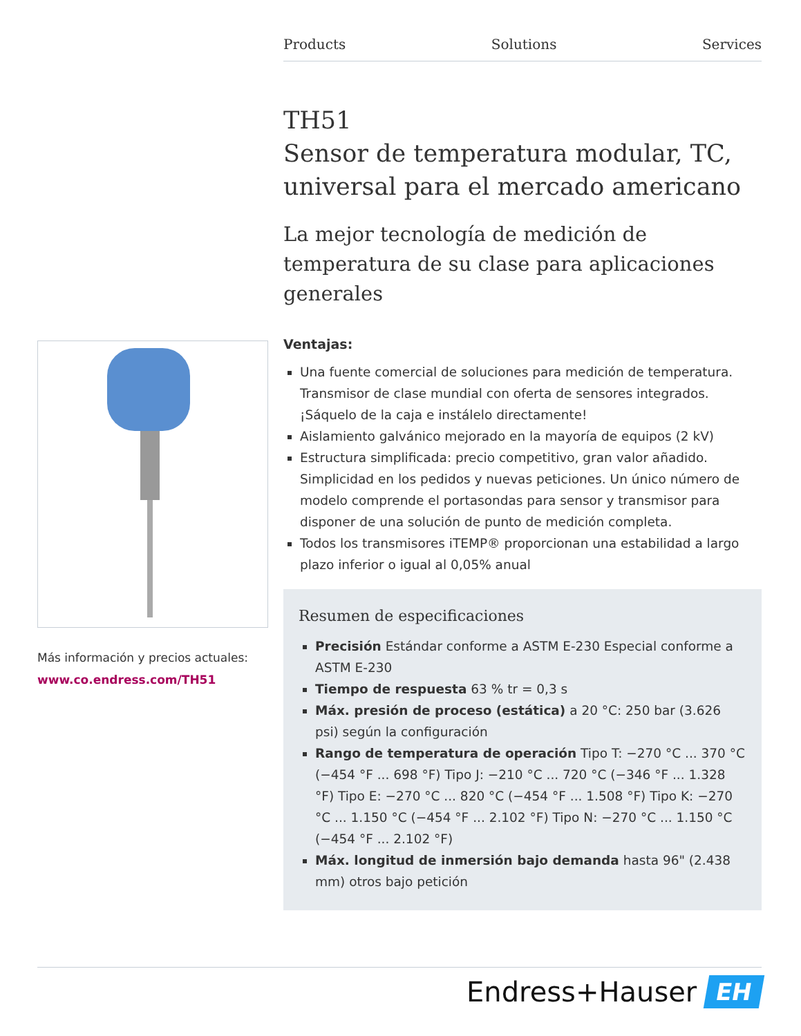Products Solutions Services
Más información y precios actuales:
www.co.endress.com/TH51
TH51
Sensor de temperatura modular, TC, universal para el mercado americano
La mejor tecnología de medición de temperatura de su clase para aplicaciones generales
Ventajas:
Una fuente comercial de soluciones para medición de temperatura. Transmisor de clase mundial con oferta de sensores integrados. ¡Sáquelo de la caja e instálelo directamente!
Aislamiento galvánico mejorado en la mayoría de equipos (2 kV)
Estructura simplificada: precio competitivo, gran valor añadido. Simplicidad en los pedidos y nuevas peticiones. Un único número de modelo comprende el portasondas para sensor y transmisor para disponer de una solución de punto de medición completa.
Todos los transmisores iTEMP® proporcionan una estabilidad a largo plazo inferior o igual al 0,05% anual
Resumen de especificaciones
Precisión Estándar conforme a ASTM E-230 Especial conforme a ASTM E-230
Tiempo de respuesta 63 % tr = 0,3 s
Máx. presión de proceso (estática) a 20 °C: 250 bar (3.626 psi) según la configuración
Rango de temperatura de operación Tipo T: −270 °C ... 370 °C (−454 °F ... 698 °F) Tipo J: −210 °C ... 720 °C (−346 °F ... 1.328 °F) Tipo E: −270 °C ... 820 °C (−454 °F ... 1.508 °F) Tipo K: −270 °C ... 1.150 °C (−454 °F ... 2.102 °F) Tipo N: −270 °C ... 1.150 °C (−454 °F ... 2.102 °F)
Máx. longitud de inmersión bajo demanda hasta 96" (2.438 mm) otros bajo petición
Endress+Hauser EH